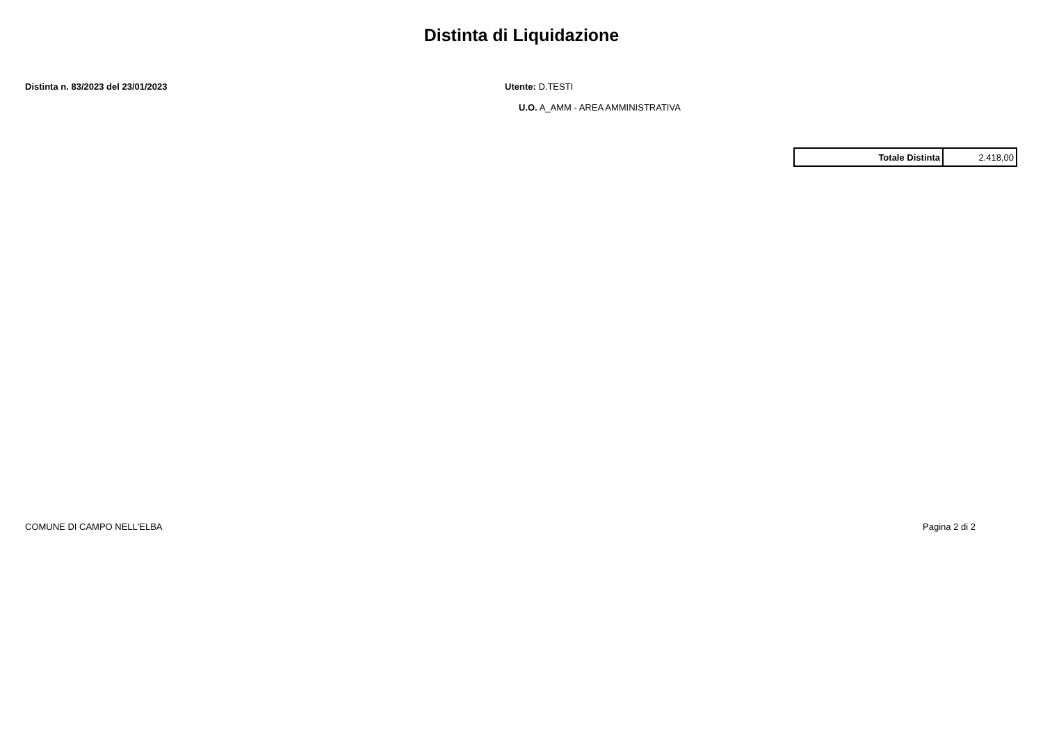Distinta di Liquidazione
Distinta n. 83/2023 del 23/01/2023 Utente: D.TESTI
U.O. A_AMM - AREA AMMINISTRATIVA
| Totale Distinta | 2.418,00 |
COMUNE DI CAMPO NELL'ELBA Pagina 2 di 2